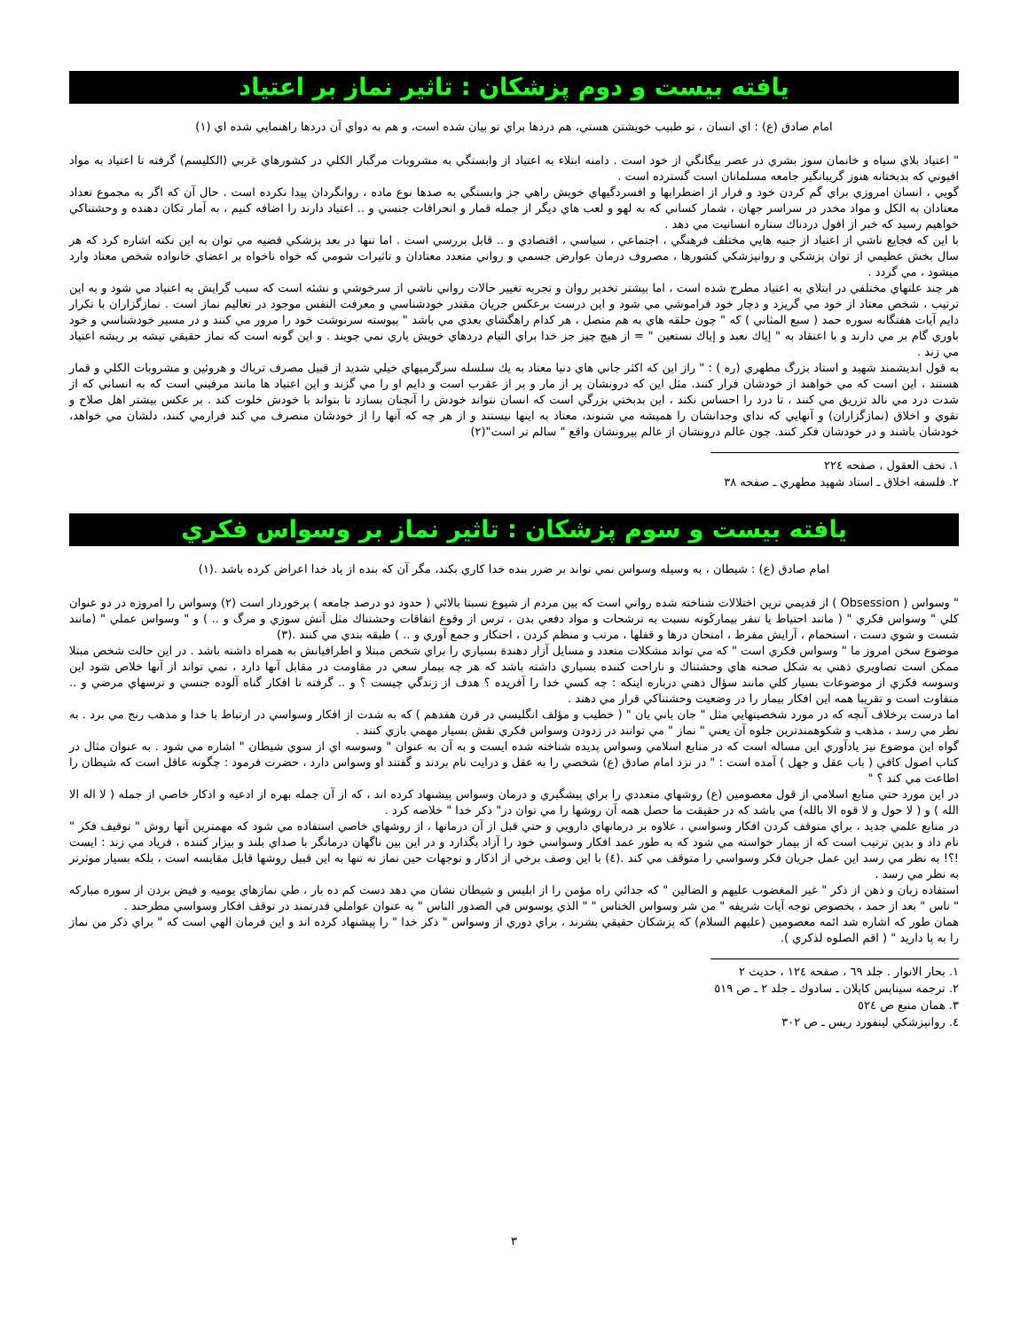يافته بيست و دوم پزشكان : تاثير نماز بر اعتياد
امام صادق (ع) : اي انسان ، تو طبيب خويشتن هستي، هم دردها براي تو بيان شده است، و هم به دواي آن دردها راهنمايي شده اي (١)
" اعتياد بلاي سياه و خانمان سوز بشري در عصر بيگانگي از خود است . دامنه ابتلاء به اعتياد از وابستگي به مشروبات مرگبار الكلي در كشورهاي غربي (الكليسم) گرفته تا اعتياد به مواد افيوني كه بدبختانه هنوز گريبانگير جامعه مسلمانان است گسترده است .
گويي ، انسان امروزي براي گم كردن خود و فرار از اضطرابها و افسردگيهاي خويش راهي جز وابستگي به صدها نوع ماده ، روانگردان پيدا نكرده است . حال آن كه اگر به مجموع تعداد معتادان به الكل و مواد مخدر در سراسر جهان ، شمار كساني كه به لهو و لعب هاي ديگر از جمله قمار و انحرافات جنسي و .. اعتياد دارند را اضافه كنيم ، به آمار تكان دهنده و وحشتناكي خواهيم رسيد كه خبر از افول دردناك ستاره انسانيت مي دهد .
با اين كه فجايع ناشي از اعتياد از جنبه هايي مختلف فرهنگي ، اجتماعي ، سياسي ، اقتصادي و .. قابل بررسي است . اما تنها در بعد پزشكي قضيه مي توان به اين نكته اشاره كرد كه هر سال بخش عظيمي از توان پزشكي و روانپزشكي كشورها ، مصروف درمان عوارض جسمي و رواني متعدد معتادان و تاثيرات شومي كه خواه ناخواه بر اعضاي خانواده شخص معتاد وارد ميشود ، مي گردد .
هر چند علتهاي مختلفي در ابتلاي به اعتياد مطرح شده است ، اما بيشتر تخدير روان و تجربه تغيير حالات رواني ناشي از سرخوشي و نشئه است كه سبب گرايش به اعتياد مي شود و به اين ترتيب ، شخص معتاد از خود مي گريزد و دچار خود فراموشي مي شود و اين درست برعكس جريان مقتدر خودشناسي و معرفت النفس موجود در تعاليم نماز است . نمازگزاران با تكرار دايم آيات هفتگانه سوره حمد ( سبع المثاني ) كه " چون حلقه هاي به هم متصل ، هر كدام راهگشاي بعدي مي باشد " پيوسته سرنوشت خود را مرور مي كنند و در مسير خودشناسي و خود باوري گام بر مي دارند و با اعتقاد به " إياك نعبد و إياك نستعين " = از هيچ چيز جز خدا براي التيام دردهاي خويش ياري نمي جويند . و اين گونه است كه نماز حقيقي تيشه بر ريشه اعتياد مي زند .
به قول انديشمند شهيد و استاد بزرگ مطهري (ره ) : " راز اين كه اكثر جاني هاي دنيا معتاد به يك سلسله سرگرميهاي خيلي شديد از قبيل مصرف ترياك و هروئين و مشروبات الكلي و قمار هستند ، اين است كه مي خواهند از خودشان فرار كنند. مثل اين كه درونشان پر از مار و پر از عقرب است و دايم او را مي گزند و اين اعتياد ها مانند مرفيني است كه به انساني كه از شدت درد مي نالد تزريق مي كنند ، تا درد را احساس نكند ، اين بدبختي بزرگي است كه انسان نتواند خودش را آنچنان بسازد تا بتواند با خودش خلوت كند . بر عكس بيشتر اهل صلاح و تقوي و اخلاق (نمازگزاران) و آنهايي كه نداي وجدانشان را هميشه مي شنوند، معتاد به اينها نيستند و از هر چه كه آنها را از خودشان منصرف مي كند فرارمي كنند، دلشان مي خواهد، خودشان باشند و در خودشان فكر كنند. چون عالم درونشان از عالم بيرونشان واقع " سالم تر است"(٢)
١. تحف العقول ، صفحه ٢٢٤
٢. فلسفه اخلاق ـ استاد شهيد مطهري ـ صفحه ٣٨
يافته بيست و سوم پزشكان : تاثير نماز بر وسواس فكري
امام صادق (ع) : شيطان ، به وسيله وسواس نمي تواند بر ضرر بنده خدا كاري بكند، مگر آن كه بنده از ياد خدا اعراض كرده باشد .(١)
" وسواس ( Obsession ) از قديمي ترين اختلالات شناخته شده رواني است كه بين مردم از شيوع نسبتا بالائي ( حدود دو درصد جامعه ) برخوردار است (٢) وسواس را امروزه در دو عنوان كلي " وسواس فكري " ( مانند احتياط يا تنفر بيماركَونه نسبت به ترشحات و مواد دفعي بدن ، ترس از وقوع اتفاقات وحشتناك مثل آتش سوزي و مرگ و .. ) و " وسواس عملي " (مانند شست و شوي دست ، استحمام ، آرايش مفرط ، امتحان درها و قفلها ، مرتب و منظم كردن ، احتكار و جمع آوري و .. ) طبقه بندي مي كنند .(٣)
موضوع سخن امروز ما " وسواس فكري است " كه مي تواند مشكلات متعدد و مسايل آزار دهندة بسياري را براي شخص مبتلا و اطرافيانش به همراه داشته باشد . در اين حالت شخص مبتلا ممكن است تصاويري ذهني به شكل صحنه هاي وحشتناك و ناراحت كننده بسياري داشته باشد كه هر چه بيمار سعي در مقاومت در مقابل آنها دارد ، نمي تواند از آنها خلاص شود اين وسوسه فكري از موضوعات بسيار كلي مانند سؤال ذهني درباره اينكه : چه كسي خدا را آفريده ؟ هدف از زندگي چيست ؟ و .. گرفته تا افكار گناه آلوده جنسي و ترسهاي مرضي و .. متفاوت است و تقريبا همه اين افكار بيمار را در وضعيت وحشتناكي قرار مي دهند .
اما درست برخلاف آنچه كه در مورد شخصيتهايي مثل " جان باني يان " ( خطيب و مؤلف انگليسي در قرن هفدهم ) كه به شدت از افكار وسواسي در ارتباط با خدا و مذهب رنج مي برد . به نظر مي رسد ، مذهب و شكوهمندترين جلوه آن يعني " نماز " مي توانند در زدودن وسواس فكري نقش بسيار مهمي بازي كنند .
گواه اين موضوع نيز يادآوري اين مساله است كه در منابع اسلامي وسواس پديده شناخته شده ايست و به آن به عنوان " وسوسه اي از سوي شيطان " اشاره مي شود . به عنوان مثال در كتاب اصول كافي ( باب عقل و جهل ) آمده است : " در نزد امام صادق (ع) شخصي را به عقل و درايت نام بردند و گفتند او وسواس دارد ، حضرت فرمود : چگونه عاقل است كه شيطان را اطاعت مي كند ؟ "
در اين مورد حتي منابع اسلامي از قول معصومين (ع) روشهاي متعددي را براي پيشگيري و درمان وسواس پيشنهاد كرده اند ، كه از آن جمله بهره از ادعيه و اذكار خاصي از جمله ( لا اله الا الله ) و ( لا حول و لا قوه الا بالله) مي باشد كه در حقيقت ما حصل همه آن روشها را مي توان در" ذكر خدا " خلاصه كرد .
در منابع علمي جديد ، براي متوقف كردن افكار وسواسي ، علاوه بر درمانهاي دارويي و حتي قبل از آن درمانها ، از روشهاي خاصي استفاده مي شود كه مهمترين آنها روش " توقيف فكر " نام داد و بدين ترتيب است كه از بيمار خواسته مي شود كه به طور عمد افكار وسواسي خود را آزاد بگذارد و در اين بين ناگهان درمانگر با صداي بلند و بيزار كننده ، فرياد مي زند : ايست !؟! به نظر مي رسد اين عمل جريان فكر وسواسي را متوقف مي كند .(٤) با اين وصف برخي از اذكار و توجهات حين نماز نه تنها به اين قبيل روشها قابل مقايسه است ، بلكه بسيار موثرتر به نظر مي رسد .
استفاده زبان و ذهن از ذكر " غير المغضوب عليهم و الضالين " كه جدائي راه مؤمن را از ابليس و شيطان نشان مي دهد دست كم ده بار ، طي نمازهاي يوميه و فيض بردن از سوره مباركه " ناس " بعد از حمد ، بخصوص توجه آيات شريفه " من شر وسواس الخناس " " الذي يوسوس في الصدور الناس " به عنوان عواملي قدرتمند در توقف افكار وسواسي مطرحند .
همان طور كه اشاره شد ائمه معصومين (عليهم السلام) كه پزشكان حقيقي بشرند ، براي دوري از وسواس " ذكر خدا " را پيشنهاد كرده اند و اين فرمان الهي است كه " براي ذكر من نماز را به پا داريد " ( اقم الصلوه لذكري ).
١. بحار الانوار . جلد ٦٩ ، صفحه ١٢٤ ، حديث ٢
٢. ترجمه سيناپس كاپلان ـ سادوك ـ جلد ٢ ـ ص ٥١٩
٣. همان منبع ص ٥٢٤
٤. روانپزشكي لينفورد ريس ـ ص ٣٠٢
٣